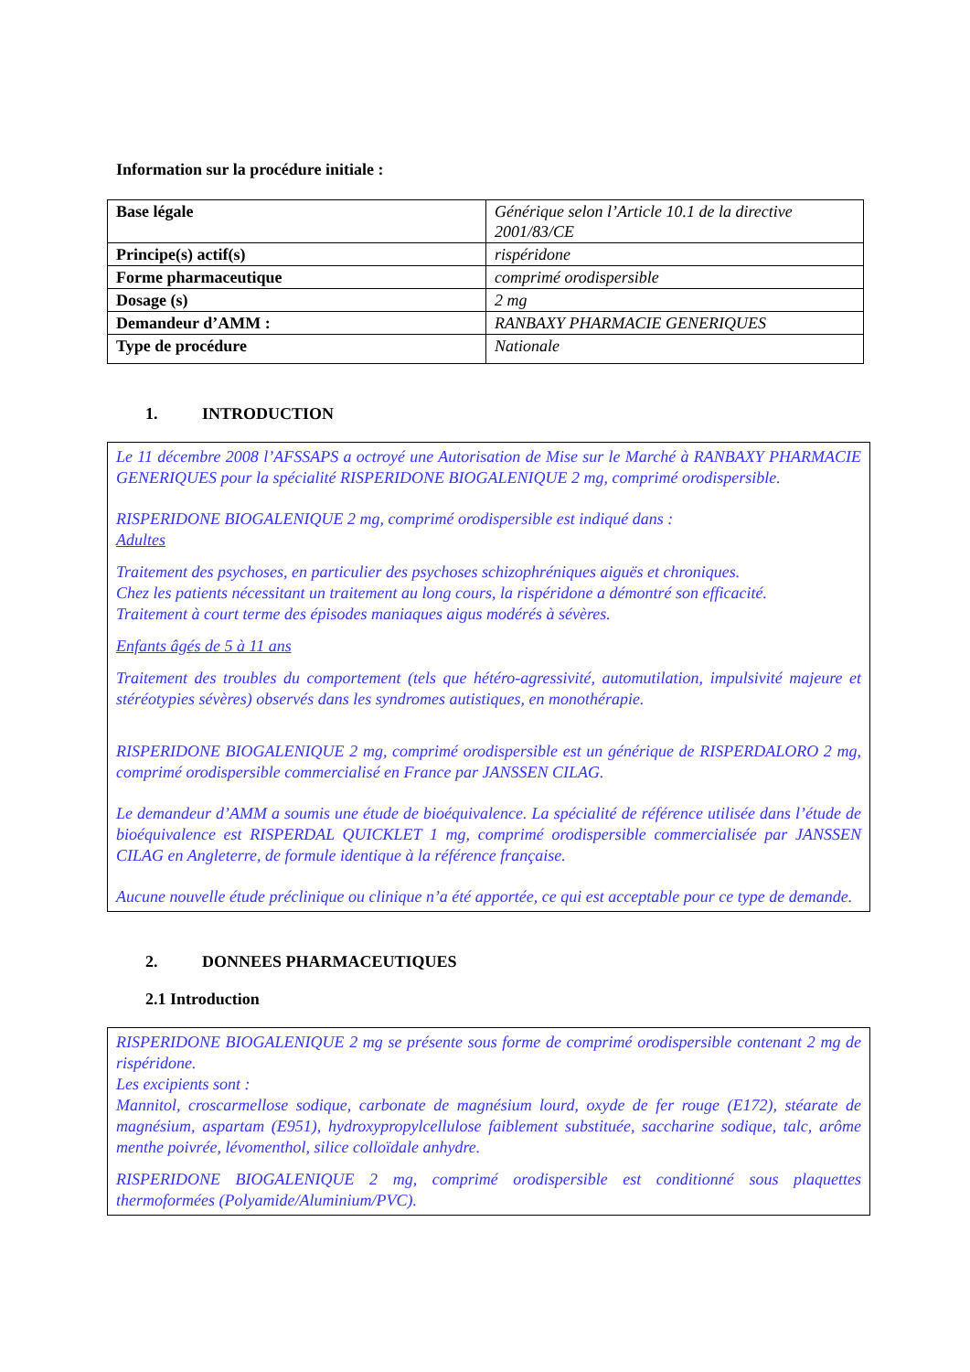Information sur la procédure initiale :
| Base légale | Générique selon l’Article 10.1 de la directive 2001/83/CE |
| Principe(s) actif(s) | rispéridone |
| Forme pharmaceutique | comprimé orodispersible |
| Dosage (s) | 2 mg |
| Demandeur d’AMM : | RANBAXY PHARMACIE GENERIQUES |
| Type de procédure | Nationale |
1. INTRODUCTION
Le 11 décembre 2008 l’AFSSAPS a octroyé une Autorisation de Mise sur le Marché à RANBAXY PHARMACIE GENERIQUES pour la spécialité RISPERIDONE BIOGALENIQUE 2 mg, comprimé orodispersible.
RISPERIDONE BIOGALENIQUE 2 mg, comprimé orodispersible est indiqué dans :
Adultes
Traitement des psychoses, en particulier des psychoses schizophréniques aiguës et chroniques.
Chez les patients nécessitant un traitement au long cours, la rispéridone a démontré son efficacité.
Traitement à court terme des épisodes maniaques aigus modérés à sévères.
Enfants âgés de 5 à 11 ans
Traitement des troubles du comportement (tels que hétéro-agressivité, automutilation, impulsivité majeure et stéréotypies sévères) observés dans les syndromes autistiques, en monothérapie.
RISPERIDONE BIOGALENIQUE 2 mg, comprimé orodispersible est un générique de RISPERDALORO 2 mg, comprimé orodispersible commercialisé en France par JANSSEN CILAG.
Le demandeur d’AMM a soumis une étude de bioéquivalence. La spécialité de référence utilisée dans l’étude de bioéquivalence est RISPERDAL QUICKLET 1 mg, comprimé orodispersible commercialisée par JANSSEN CILAG en Angleterre, de formule identique à la référence française.
Aucune nouvelle étude préclinique ou clinique n’a été apportée, ce qui est acceptable pour ce type de demande.
2. DONNEES PHARMACEUTIQUES
2.1 Introduction
RISPERIDONE BIOGALENIQUE 2 mg se présente sous forme de comprimé orodispersible contenant 2 mg de rispéridone.
Les excipients sont :
Mannitol, croscarmellose sodique, carbonate de magnésium lourd, oxyde de fer rouge (E172), stéarate de magnésium, aspartam (E951), hydroxypropylcellulose faiblement substituée, saccharine sodique, talc, arôme menthe poivrée, lévomenthol, silice colloïdale anhydre.
RISPERIDONE BIOGALENIQUE 2 mg, comprimé orodispersible est conditionné sous plaquettes thermoformées (Polyamide/Aluminium/PVC).